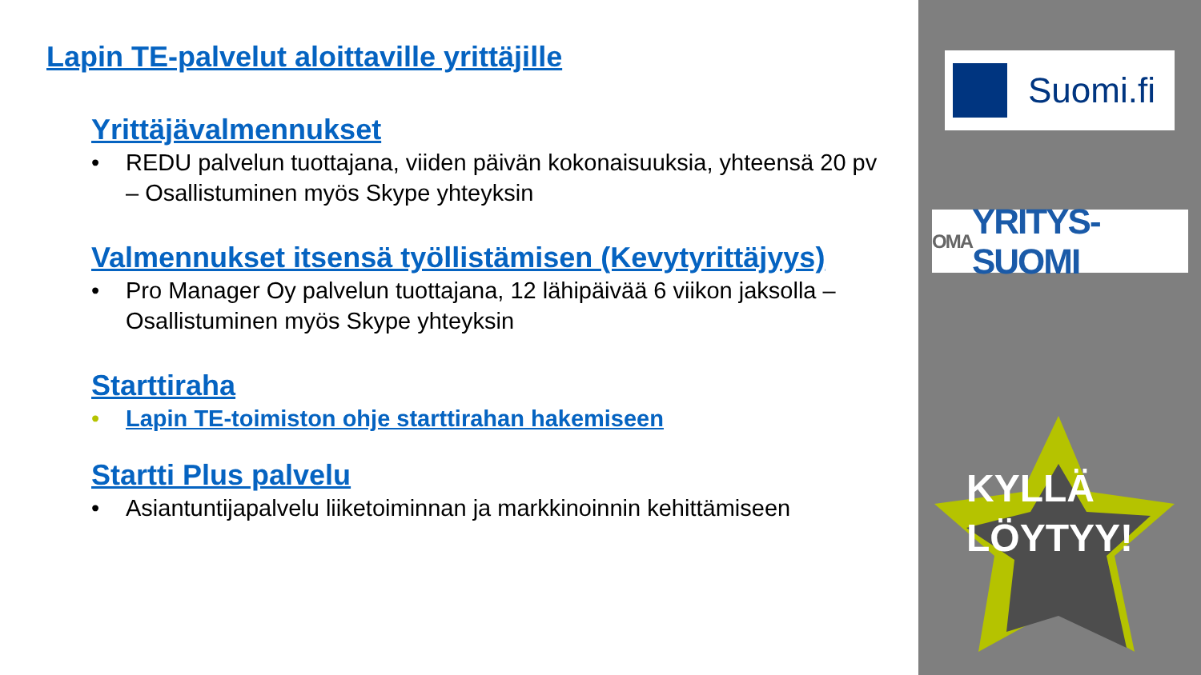Lapin TE-palvelut aloittaville yrittäjille
Yrittäjävalmennukset
• REDU palvelun tuottajana, viiden päivän kokonaisuuksia, yhteensä 20 pv – Osallistuminen myös Skype yhteyksin
Valmennukset itsensä työllistämisen (Kevytyrittäjyys)
• Pro Manager Oy palvelun tuottajana, 12 lähipäivää 6 viikon jaksolla – Osallistuminen myös Skype yhteyksin
Starttiraha
• Lapin TE-toimiston ohje starttirahan hakemiseen
Startti Plus palvelu
• Asiantuntijapalvelu liiketoiminnan ja markkinoinnin kehittämiseen
Suomi.fi
OMA YRITYS-SUOMI
KYLLÄ
LÖYTYY!